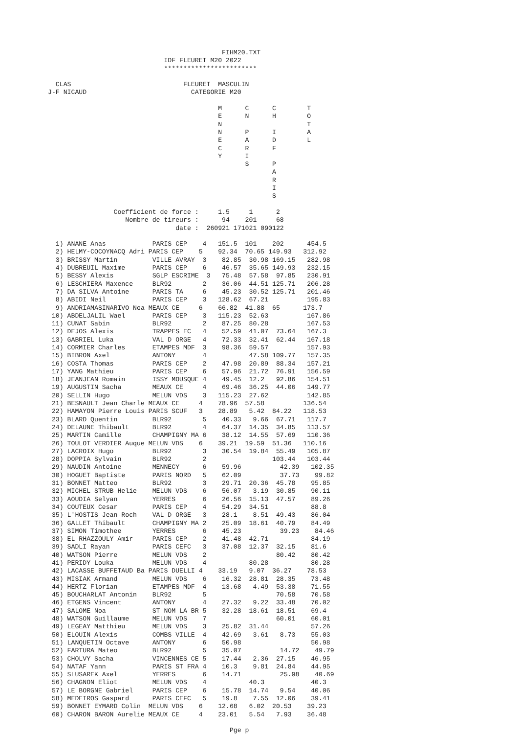FIHM20.TXT
                              IDF FLEURET M20 2022
                              ************************

  CLAS                             FLEURET  MASCULIN
J-F NICAUD                           CATEGORIE M20

                                            M      C      C        T
                                            E      N      H        O
                                            N                      T
                                            N      P      I        A
                                            E      A      D        L
                                            C      R      F
                                            Y      I
                                                   S      P
                                                          A
                                                          R
                                                          I
                                                          S

                 Coefficient de force :     1.5     1      2
                    Nombre de tireurs :      94    201     68
                                 date :  260921 171021 090122

  1) ANANE Anas            PARIS CEP    4   151.5  101    202      454.5
  2) HELMY-COCOYNACQ Adri PARIS CEP    5    92.34  70.65 149.93   312.92
  3) BRISSY Martin         VILLE AVRAY  3    82.85  30.98 169.15   282.98
  4) DUBREUIL Maxime       PARIS CEP    6    46.57  35.65 149.93   232.15
  5) BESSY Alexis          SGLP ESCRIME  3   75.48  57.58  97.85   230.91
  6) LESCHIERA Maxence     BLR92        2    36.06  44.51 125.71   206.28
  7) DA SILVA Antoine      PARIS TA     6    45.23  30.52 125.71   201.46
  8) ABIDI Neil            PARIS CEP    3   128.62  67.21          195.83
  9) ANDRIAMASINARIVO Noa MEAUX CE     6    66.82  41.88  65      173.7
 10) ABDELJALIL Wael       PARIS CEP    3   115.23  52.63          167.86
 11) CUNAT Sabin           BLR92        2    87.25  80.28          167.53
 12) DEJOS Alexis          TRAPPES EC   4    52.59  41.07  73.64   167.3
 13) GABRIEL Luka          VAL D ORGE   4    72.33  32.41  62.44   167.18
 14) CORMIER Charles       ETAMPES MDF  3    98.36  59.57          157.93
 15) BIBRON Axel           ANTONY       4           47.58 109.77   157.35
 16) COSTA Thomas          PARIS CEP    2    47.98  20.89  88.34   157.21
 17) YANG Mathieu          PARIS CEP    6    57.96  21.72  76.91   156.59
 18) JEANJEAN Romain       ISSY MOUSQUE 4    49.45  12.2   92.86   154.51
 19) AUGUSTIN Sacha        MEAUX CE     4    69.46  36.25  44.06   149.77
 20) SELLIN Hugo           MELUN VDS    3   115.23  27.62          142.85
 21) BESNAULT Jean Charle MEAUX CE     4    78.96  57.58          136.54
 22) HAMAYON Pierre Louis PARIS SCUF   3    28.89   5.42  84.22   118.53
 23) BLARD Quentin         BLR92        5    40.33   9.66  67.71   117.7
 24) DELAUNE Thibault      BLR92        4    64.37  14.35  34.85   113.57
 25) MARTIN Camille        CHAMPIGNY MA 6    38.12  14.55  57.69   110.36
 26) TOULOT VERDIER Auque MELUN VDS    6    39.21  19.59  51.36   110.16
 27) LACROIX Hugo          BLR92        3    30.54  19.84  55.49   105.87
 28) DOPPIA Sylvain        BLR92        2                 103.44   103.44
 29) NAUDIN Antoine        MENNECY      6    59.96          42.39   102.35
 30) HOGUET Baptiste       PARIS NORD   5    62.09          37.73    99.82
 31) BONNET Matteo         BLR92        3    29.71  20.36  45.78    95.85
 32) MICHEL STRUB Helie    MELUN VDS    6    56.07   3.19  30.85    90.11
 33) AOUDIA Selyan         YERRES       6    26.56  15.13  47.57    89.26
 34) COUTEUX Cesar         PARIS CEP    4    54.29  34.51           88.8
 35) L'HOSTIS Jean-Roch    VAL D ORGE   3    28.1    8.51  49.43    86.04
 36) GALLET Thibault       CHAMPIGNY MA 2    25.09  18.61  40.79    84.49
 37) SIMON Timothee        YERRES       6    45.23          39.23    84.46
 38) EL RHAZZOULY Amir     PARIS CEP    2    41.48  42.71           84.19
 39) SADLI Rayan           PARIS CEFC   3    37.08  12.37  32.15    81.6
 40) WATSON Pierre         MELUN VDS    2                  80.42    80.42
 41) PERIDY Louka          MELUN VDS    4           80.28           80.28
 42) LACASSE BUFFETAUD Ba PARIS DUELLI 4    33.19   9.07  36.27    78.53
 43) MISIAK Armand         MELUN VDS    6    16.32  28.81  28.35    73.48
 44) HERTZ Florian         ETAMPES MDF  4    13.68   4.49  53.38    71.55
 45) BOUCHARLAT Antonin    BLR92        5                  70.58    70.58
 46) ETGENS Vincent        ANTONY       4    27.32   9.22  33.48    70.02
 47) SALOME Noa            ST NOM LA BR 5    32.28  18.61  18.51    69.4
 48) WATSON Guillaume      MELUN VDS    7                  60.01    60.01
 49) LEGEAY Matthieu       MELUN VDS    3    25.82  31.44           57.26
 50) ELOUIN Alexis         COMBS VILLE  4    42.69   3.61   8.73    55.03
 51) LANQUETIN Octave      ANTONY       6    50.98                  50.98
 52) FARTURA Mateo         BLR92        5    35.07          14.72    49.79
 53) CHOLVY Sacha          VINCENNES CE 5    17.44   2.36  27.15    46.95
 54) NATAF Yann            PARIS ST FRA 4    10.3    9.81  24.84    44.95
 55) SLUSAREK Axel         YERRES       6    14.71          25.98    40.69
 56) CHAGNON Eliot         MELUN VDS    4           40.3            40.3
 57) LE BORGNE Gabriel     PARIS CEP    6    15.78  14.74   9.54    40.06
 58) MEDEIROS Gaspard      PARIS CEFC   5    19.8    7.55  12.06    39.41
 59) BONNET EYMARD Colin  MELUN VDS    6    12.68   6.02  20.53    39.23
 60) CHARON BARON Aurelie MEAUX CE     4    23.01   5.54   7.93    36.48

                                               Pge p